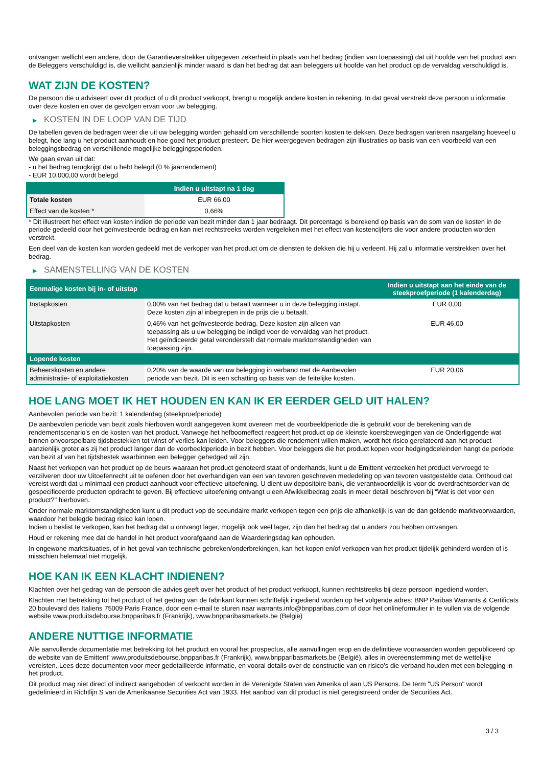ontvangen wellicht een andere, door de Garantieverstrekker uitgegeven zekerheid in plaats van het bedrag (indien van toepassing) dat uit hoofde van het product aan de Beleggers verschuldigd is, die wellicht aanzienlijk minder waard is dan het bedrag dat aan beleggers uit hoofde van het product op de vervaldag verschuldigd is.
WAT ZIJN DE KOSTEN?
De persoon die u adviseert over dit product of u dit product verkoopt, brengt u mogelijk andere kosten in rekening. In dat geval verstrekt deze persoon u informatie over deze kosten en over de gevolgen ervan voor uw belegging.
▶ KOSTEN IN DE LOOP VAN DE TIJD
De tabellen geven de bedragen weer die uit uw belegging worden gehaald om verschillende soorten kosten te dekken. Deze bedragen variëren naargelang hoeveel u belegt, hoe lang u het product aanhoudt en hoe goed het product presteert. De hier weergegeven bedragen zijn illustraties op basis van een voorbeeld van een beleggingsbedrag en verschillende mogelijke beleggingsperioden.
We gaan ervan uit dat:
- u het bedrag terugkrijgt dat u hebt belegd (0 % jaarrendement)
- EUR 10.000,00 wordt belegd
| | Indien u uitstapt na 1 dag |
| --- | --- |
| Totale kosten | EUR 66,00 |
| Effect van de kosten * | 0,66% |
* Dit illustreert het effect van kosten indien de periode van bezit minder dan 1 jaar bedraagt. Dit percentage is berekend op basis van de som van de kosten in de periode gedeeld door het geïnvesteerde bedrag en kan niet rechtstreeks worden vergeleken met het effect van kostencijfers die voor andere producten worden verstrekt.
Een deel van de kosten kan worden gedeeld met de verkoper van het product om de diensten te dekken die hij u verleent. Hij zal u informatie verstrekken over het bedrag.
▶ SAMENSTELLING VAN DE KOSTEN
| Eenmalige kosten bij in- of uitstap | | Indien u uitstapt aan het einde van de steekproefperiode (1 kalenderdag) |
| --- | --- | --- |
| Instapkosten | 0,00% van het bedrag dat u betaalt wanneer u in deze belegging instapt. Deze kosten zijn al inbegrepen in de prijs die u betaalt. | EUR 0,00 |
| Uitstapkosten | 0,46% van het geïnvesteerde bedrag. Deze kosten zijn alleen van toepassing als u uw belegging be indigd voor de vervaldag van het product. Het geïndiceerde getal veronderstelt dat normale marktomstandigheden van toepassing zijn. | EUR 46,00 |
| Lopende kosten | | |
| Beheerskosten en andere administratie- of exploitatiekosten | 0,20% van de waarde van uw belegging in verband met de Aanbevolen periode van bezit. Dit is een schatting op basis van de feitelijke kosten. | EUR 20,06 |
HOE LANG MOET IK HET HOUDEN EN KAN IK ER EERDER GELD UIT HALEN?
Aanbevolen periode van bezit: 1 kalenderdag (steekproefperiode)
De aanbevolen periode van bezit zoals hierboven wordt aangegeven komt overeen met de voorbeeldperiode die is gebruikt voor de berekening van de rendementscenario's en de kosten van het product. Vanwege het hefboomeffect reageert het product op de kleinste koersbewegingen van de Onderliggende wat binnen onvoorspelbare tijdsbestekken tot winst of verlies kan leiden. Voor beleggers die rendement willen maken, wordt het risico gerelateerd aan het product aanzienlijk groter als zij het product langer dan de voorbeeldperiode in bezit hebben. Voor beleggers die het product kopen voor hedgingdoeleinden hangt de periode van bezit af van het tijdsbestek waarbinnen een belegger gehedged wil zijn.
Naast het verkopen van het product op de beurs waaraan het product genoteerd staat of onderhands, kunt u de Emittent verzoeken het product vervroegd te verzilveren door uw Uitoefenrecht uit te oefenen door het overhandigen van een van tevoren geschreven mededeling op van tevoren vastgestelde data. Onthoud dat vereist wordt dat u minimaal een product aanhoudt voor effectieve uitoefening. U dient uw depositoire bank, die verantwoordelijk is voor de overdrachtsorder van de gespecificeerde producten opdracht te geven. Bij effectieve uitoefening ontvangt u een Afwikkelbedrag zoals in meer detail beschreven bij “Wat is det voor een product?" hierboven.
Onder normale marktomstandigheden kunt u dit product vop de secundaire markt verkopen tegen een prijs die afhankelijk is van de dan geldende marktvoorwaarden, waardoor het belegde bedrag risico kan lopen.
Indien u beslist te verkopen, kan het bedrag dat u ontvangt lager, mogelijk ook veel lager, zijn dan het bedrag dat u anders zou hebben ontvangen.
Houd er rekening mee dat de handel in het product voorafgaand aan de Waarderingsdag kan ophouden.
In ongewone marktsituaties, of in het geval van technische gebreken/onderbrekingen, kan het kopen en/of verkopen van het product tijdelijk gehinderd worden of is misschien helemaal niet mogelijk.
HOE KAN IK EEN KLACHT INDIENEN?
Klachten over het gedrag van de persoon die advies geeft over het product of het product verkoopt, kunnen rechtstreeks bij deze persoon ingediend worden.
Klachten met betrekking tot het product of het gedrag van de fabrikant kunnen schriftelijk ingediend worden op het volgende adres: BNP Paribas Warrants & Certificats 20 boulevard des Italiens 75009 Paris France, door een e-mail te sturen naar warrants.info@bnpparibas.com of door het onlineformulier in te vullen via de volgende website www.produitsdebourse.bnpparibas.fr (Frankrijk), www.bnpparibasmarkets.be (België)
ANDERE NUTTIGE INFORMATIE
Alle aanvullende documentatie met betrekking tot het product en vooral het prospectus, alle aanvullingen erop en de definitieve voorwaarden worden gepubliceerd op de website van de Emittent' www.produitsdebourse.bnpparibas.fr (Frankrijk), www.bnpparibasmarkets.be (België), alles in overeenstemming met de wettelijke vereisten. Lees deze documenten voor meer gedetailleerde informatie, en vooral details over de constructie van en risico’s die verband houden met een belegging in het product.
Dit product mag niet direct of indirect aangeboden of verkocht worden in de Verenigde Staten van Amerika of aan US Persons. De term "US Person" wordt gedefinieerd in Richtlijn S van de Amerikaanse Securities Act van 1933. Het aanbod van dit product is niet geregistreerd onder de Securities Act.
3 / 3